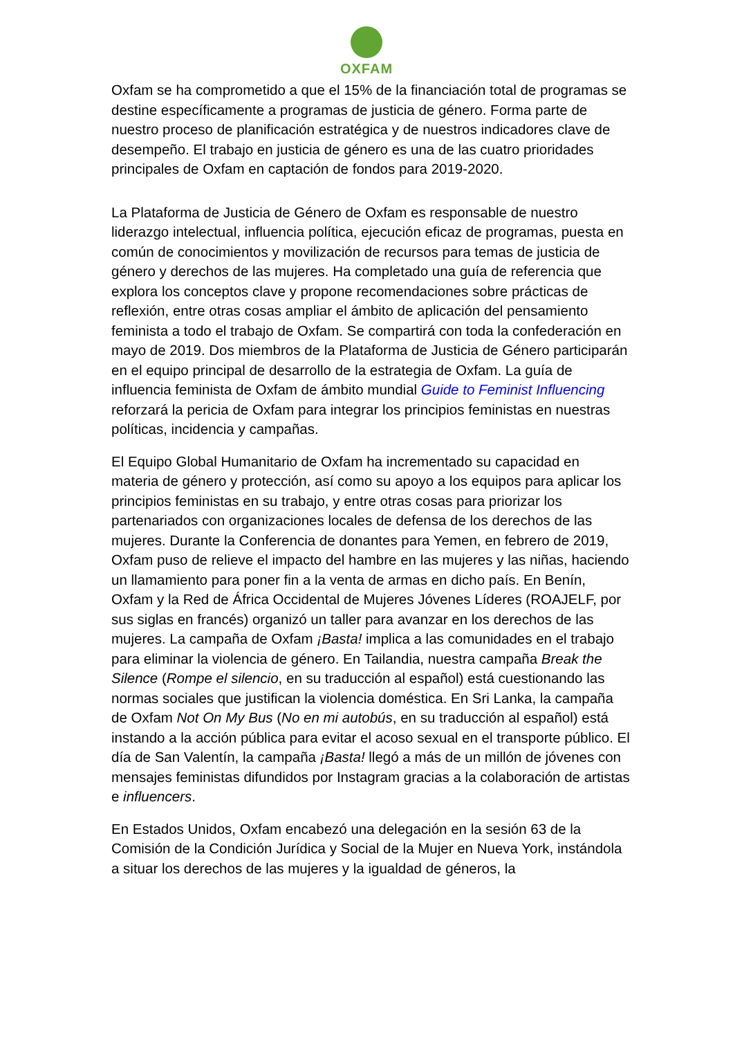OXFAM
Oxfam se ha comprometido a que el 15% de la financiación total de programas se destine específicamente a programas de justicia de género. Forma parte de nuestro proceso de planificación estratégica y de nuestros indicadores clave de desempeño. El trabajo en justicia de género es una de las cuatro prioridades principales de Oxfam en captación de fondos para 2019-2020.
La Plataforma de Justicia de Género de Oxfam es responsable de nuestro liderazgo intelectual, influencia política, ejecución eficaz de programas, puesta en común de conocimientos y movilización de recursos para temas de justicia de género y derechos de las mujeres. Ha completado una guía de referencia que explora los conceptos clave y propone recomendaciones sobre prácticas de reflexión, entre otras cosas ampliar el ámbito de aplicación del pensamiento feminista a todo el trabajo de Oxfam. Se compartirá con toda la confederación en mayo de 2019. Dos miembros de la Plataforma de Justicia de Género participarán en el equipo principal de desarrollo de la estrategia de Oxfam. La guía de influencia feminista de Oxfam de ámbito mundial Guide to Feminist Influencing reforzará la pericia de Oxfam para integrar los principios feministas en nuestras políticas, incidencia y campañas.
El Equipo Global Humanitario de Oxfam ha incrementado su capacidad en materia de género y protección, así como su apoyo a los equipos para aplicar los principios feministas en su trabajo, y entre otras cosas para priorizar los partenariados con organizaciones locales de defensa de los derechos de las mujeres. Durante la Conferencia de donantes para Yemen, en febrero de 2019, Oxfam puso de relieve el impacto del hambre en las mujeres y las niñas, haciendo un llamamiento para poner fin a la venta de armas en dicho país. En Benín, Oxfam y la Red de África Occidental de Mujeres Jóvenes Líderes (ROAJELF, por sus siglas en francés) organizó un taller para avanzar en los derechos de las mujeres. La campaña de Oxfam ¡Basta! implica a las comunidades en el trabajo para eliminar la violencia de género. En Tailandia, nuestra campaña Break the Silence (Rompe el silencio, en su traducción al español) está cuestionando las normas sociales que justifican la violencia doméstica. En Sri Lanka, la campaña de Oxfam Not On My Bus (No en mi autobús, en su traducción al español) está instando a la acción pública para evitar el acoso sexual en el transporte público. El día de San Valentín, la campaña ¡Basta! llegó a más de un millón de jóvenes con mensajes feministas difundidos por Instagram gracias a la colaboración de artistas e influencers.
En Estados Unidos, Oxfam encabezó una delegación en la sesión 63 de la Comisión de la Condición Jurídica y Social de la Mujer en Nueva York, instándola a situar los derechos de las mujeres y la igualdad de géneros, la